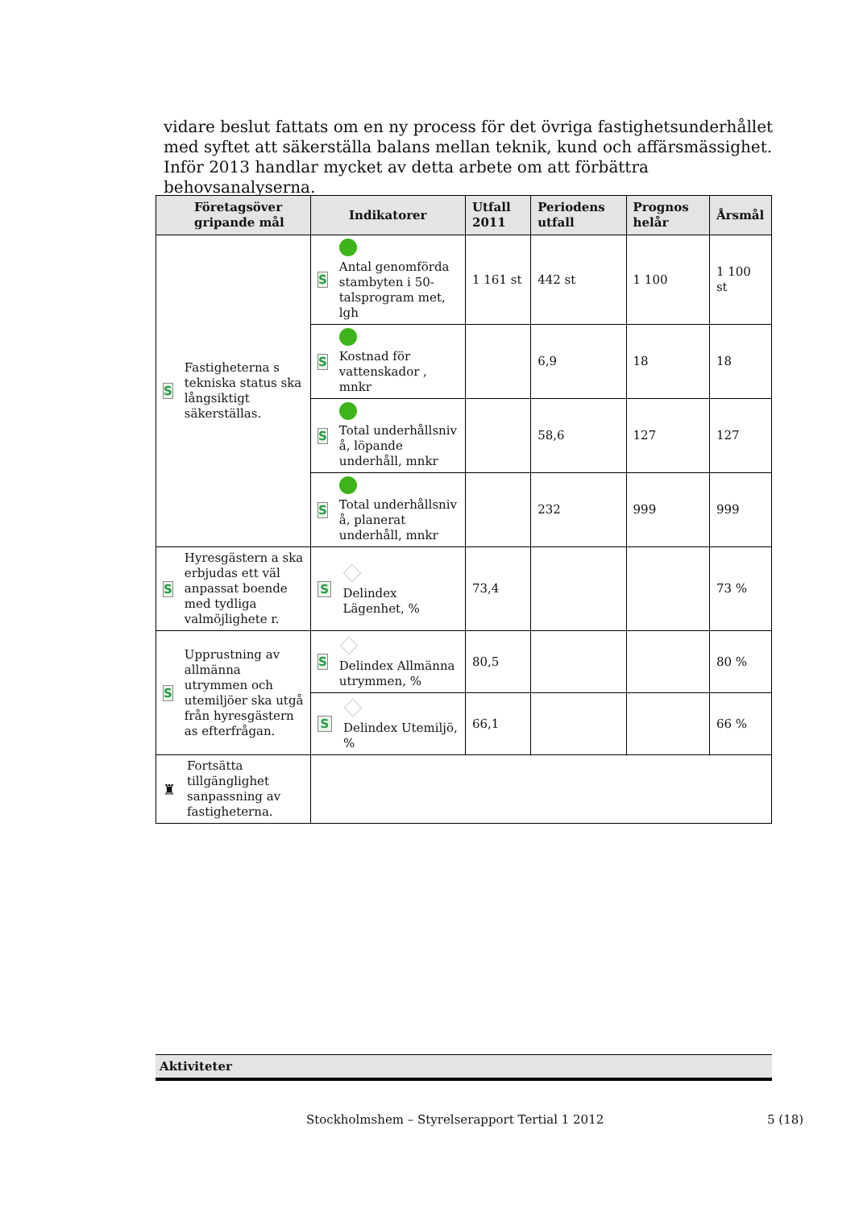vidare beslut fattats om en ny process för det övriga fastighetsunderhållet med syftet att säkerställa balans mellan teknik, kund och affärsmässighet. Inför 2013 handlar mycket av detta arbete om att förbättra behovsanalyserna.
| Företagsöver gripande mål | Indikatorer | Utfall 2011 | Periodens utfall | Prognos helår | Årsmål |
| --- | --- | --- | --- | --- | --- |
| S Fastigheterna s tekniska status ska långsiktigt säkerställas. | S Antal genomförda stambyten i 50-talsprogram met, lgh | 1 161 st | 442 st | 1 100 | 1 100 st |
| | S Kostnad för vattenskador , mnkr | | 6,9 | 18 | 18 |
| | S Total underhållsniv å, löpande underhåll, mnkr | | 58,6 | 127 | 127 |
| | S Total underhållsniv å, planerat underhåll, mnkr | | 232 | 999 | 999 |
| S Hyresgästern a ska erbjudas ett väl anpassat boende med tydliga valmöjlighete r. | S Delindex Lägenhet, % | 73,4 | | | 73 % |
| S Upprustning av allmänna utrymmen och utemiljöer ska utgå från hyresgästern as efterfrågan. | S Delindex Allmänna utrymmen, % | 80,5 | | | 80 % |
| | S Delindex Utemiljö, % | 66,1 | | | 66 % |
| ♜ Fortsätta tillgänglighet sanpassning av fastigheterna. | | | | | |
Aktiviteter
Stockholmshem – Styrelserapport Tertial 1 2012
5 (18)